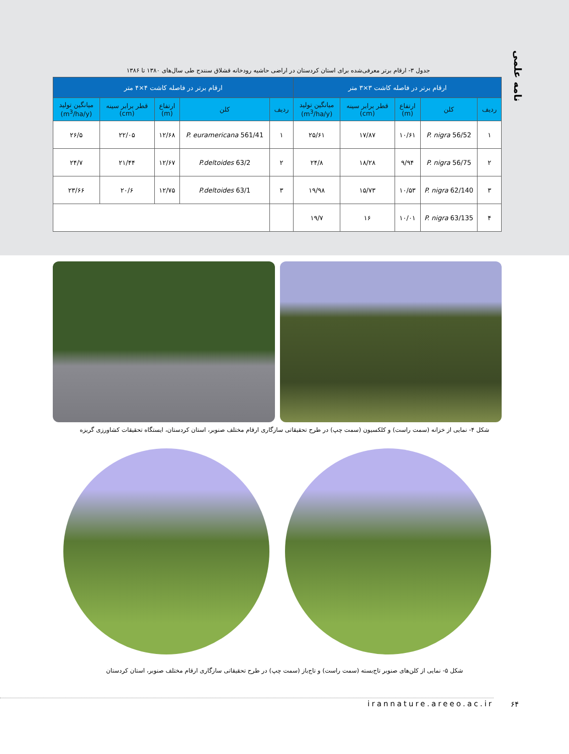نامه علمی
جدول ۳- ارقام برتر معرفی‌شده برای استان کردستان در اراضی حاشیه رودخانه قشلاق سنندج طی سال‌های ۱۳۸۰ تا ۱۳۸۶
| ارقام برتر در فاصله کاشت ۳×۳ متر | | | | | ارقام برتر در فاصله کاشت ۴×۴ متر | | | | |
| --- | --- | --- | --- | --- | --- | --- | --- | --- | --- |
| ردیف | کلن | ارتفاع (m) | قطر برابر سینه (cm) | میانگین تولید (m<sup>3</sup>/ha/y) | ردیف | کلن | ارتفاع (m) | قطر برابر سینه (cm) | میانگین تولید (m<sup>3</sup>/ha/y) |
| ۱ | P. nigra 56/52 | ۱۰/۶۱ | ۱۷/۸۷ | ۲۵/۶۱ | ۱ | P. euramericana 561/41 | ۱۲/۶۸ | ۲۲/۰۵ | ۲۶/۵ |
| ۲ | P. nigra 56/75 | ۹/۹۴ | ۱۸/۲۸ | ۲۴/۸ | ۲ | P.deltoides 63/2 | ۱۲/۶۷ | ۲۱/۴۴ | ۲۴/۷ |
| ۳ | P. nigra 62/140 | ۱۰/۵۳ | ۱۵/۷۳ | ۱۹/۹۸ | ۳ | P.deltoides 63/1 | ۱۲/۷۵ | ۲۰/۶ | ۲۳/۶۶ |
| ۴ | P. nigra 63/135 | ۱۰/۰۱ | ۱۶ | ۱۹/۷ | | | | | |
شکل ۴- نمایی از خزانه (سمت راست) و کلکسیون (سمت چپ) در طرح تحقیقاتی سازگاری ارقام مختلف صنوبر، استان کردستان، ایستگاه تحقیقات کشاورزی گریزه
شکل ۵- نمایی از کلن‌های صنوبر تاج‌بسته (سمت راست) و تاج‌باز (سمت چپ) در طرح تحقیقاتی سازگاری ارقام مختلف صنوبر، استان کردستان
irannature.areeo.ac.ir ۶۴